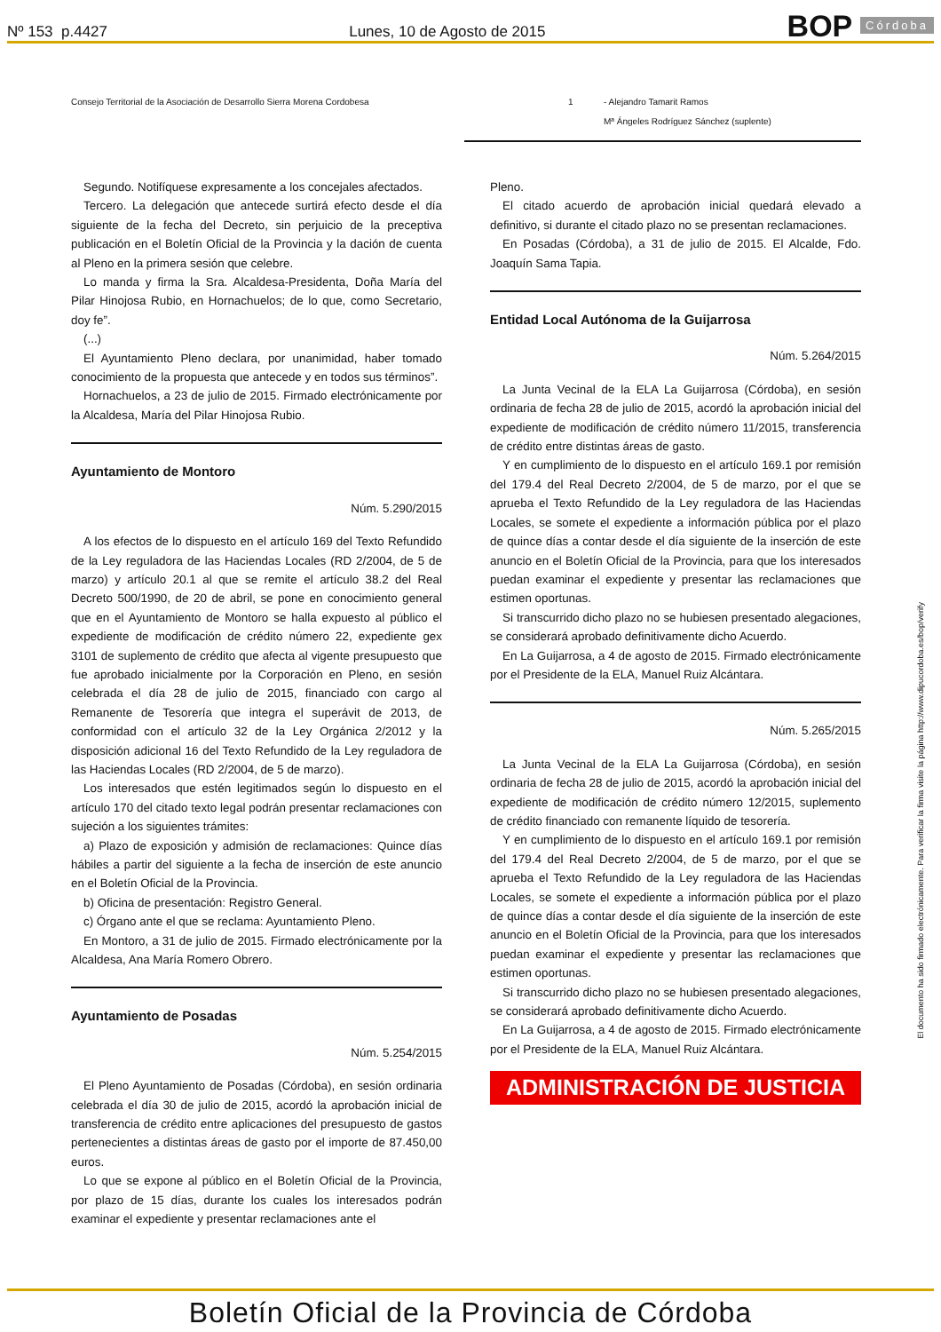Nº 153 p.4427 Lunes, 10 de Agosto de 2015 BOP Córdoba
| Consejo Territorial de la Asociación de Desarrollo Sierra Morena Cordobesa | 1 | - Alejandro Tamarit Ramos Mª Ángeles Rodríguez Sánchez (suplente) |
Segundo. Notifíquese expresamente a los concejales afectados.
Tercero. La delegación que antecede surtirá efecto desde el día siguiente de la fecha del Decreto, sin perjuicio de la preceptiva publicación en el Boletín Oficial de la Provincia y la dación de cuenta al Pleno en la primera sesión que celebre.
Lo manda y firma la Sra. Alcaldesa-Presidenta, Doña María del Pilar Hinojosa Rubio, en Hornachuelos; de lo que, como Secretario, doy fe”.
(...)
El Ayuntamiento Pleno declara, por unanimidad, haber tomado conocimiento de la propuesta que antecede y en todos sus términos”.
Hornachuelos, a 23 de julio de 2015. Firmado electrónicamente por la Alcaldesa, María del Pilar Hinojosa Rubio.
Ayuntamiento de Montoro
Núm. 5.290/2015
A los efectos de lo dispuesto en el artículo 169 del Texto Refundido de la Ley reguladora de las Haciendas Locales (RD 2/2004, de 5 de marzo) y artículo 20.1 al que se remite el artículo 38.2 del Real Decreto 500/1990, de 20 de abril, se pone en conocimiento general que en el Ayuntamiento de Montoro se halla expuesto al público el expediente de modificación de crédito número 22, expediente gex 3101 de suplemento de crédito que afecta al vigente presupuesto que fue aprobado inicialmente por la Corporación en Pleno, en sesión celebrada el día 28 de julio de 2015, financiado con cargo al Remanente de Tesorería que integra el superávit de 2013, de conformidad con el artículo 32 de la Ley Orgánica 2/2012 y la disposición adicional 16 del Texto Refundido de la Ley reguladora de las Haciendas Locales (RD 2/2004, de 5 de marzo).
Los interesados que estén legitimados según lo dispuesto en el artículo 170 del citado texto legal podrán presentar reclamaciones con sujeción a los siguientes trámites:
a) Plazo de exposición y admisión de reclamaciones: Quince días hábiles a partir del siguiente a la fecha de inserción de este anuncio en el Boletín Oficial de la Provincia.
b) Oficina de presentación: Registro General.
c) Órgano ante el que se reclama: Ayuntamiento Pleno.
En Montoro, a 31 de julio de 2015. Firmado electrónicamente por la Alcaldesa, Ana María Romero Obrero.
Ayuntamiento de Posadas
Núm. 5.254/2015
El Pleno Ayuntamiento de Posadas (Córdoba), en sesión ordinaria celebrada el día 30 de julio de 2015, acordó la aprobación inicial de transferencia de crédito entre aplicaciones del presupuesto de gastos pertenecientes a distintas áreas de gasto por el importe de 87.450,00 euros.
Lo que se expone al público en el Boletín Oficial de la Provincia, por plazo de 15 días, durante los cuales los interesados podrán examinar el expediente y presentar reclamaciones ante el
Pleno.
El citado acuerdo de aprobación inicial quedará elevado a definitivo, si durante el citado plazo no se presentan reclamaciones.
En Posadas (Córdoba), a 31 de julio de 2015. El Alcalde, Fdo. Joaquín Sama Tapia.
Entidad Local Autónoma de la Guijarrosa
Núm. 5.264/2015
La Junta Vecinal de la ELA La Guijarrosa (Córdoba), en sesión ordinaria de fecha 28 de julio de 2015, acordó la aprobación inicial del expediente de modificación de crédito número 11/2015, transferencia de crédito entre distintas áreas de gasto.
Y en cumplimiento de lo dispuesto en el artículo 169.1 por remisión del 179.4 del Real Decreto 2/2004, de 5 de marzo, por el que se aprueba el Texto Refundido de la Ley reguladora de las Haciendas Locales, se somete el expediente a información pública por el plazo de quince días a contar desde el día siguiente de la inserción de este anuncio en el Boletín Oficial de la Provincia, para que los interesados puedan examinar el expediente y presentar las reclamaciones que estimen oportunas.
Si transcurrido dicho plazo no se hubiesen presentado alegaciones, se considerará aprobado definitivamente dicho Acuerdo.
En La Guijarrosa, a 4 de agosto de 2015. Firmado electrónicamente por el Presidente de la ELA, Manuel Ruiz Alcántara.
Núm. 5.265/2015
La Junta Vecinal de la ELA La Guijarrosa (Córdoba), en sesión ordinaria de fecha 28 de julio de 2015, acordó la aprobación inicial del expediente de modificación de crédito número 12/2015, suplemento de crédito financiado con remanente líquido de tesorería.
Y en cumplimiento de lo dispuesto en el artículo 169.1 por remisión del 179.4 del Real Decreto 2/2004, de 5 de marzo, por el que se aprueba el Texto Refundido de la Ley reguladora de las Haciendas Locales, se somete el expediente a información pública por el plazo de quince días a contar desde el día siguiente de la inserción de este anuncio en el Boletín Oficial de la Provincia, para que los interesados puedan examinar el expediente y presentar las reclamaciones que estimen oportunas.
Si transcurrido dicho plazo no se hubiesen presentado alegaciones, se considerará aprobado definitivamente dicho Acuerdo.
En La Guijarrosa, a 4 de agosto de 2015. Firmado electrónicamente por el Presidente de la ELA, Manuel Ruiz Alcántara.
ADMINISTRACIÓN DE JUSTICIA
El documento ha sido firmado electrónicamente. Para verificar la firma visite la página http://www.dipucordoba.es/bop/verify
Boletín Oficial de la Provincia de Córdoba